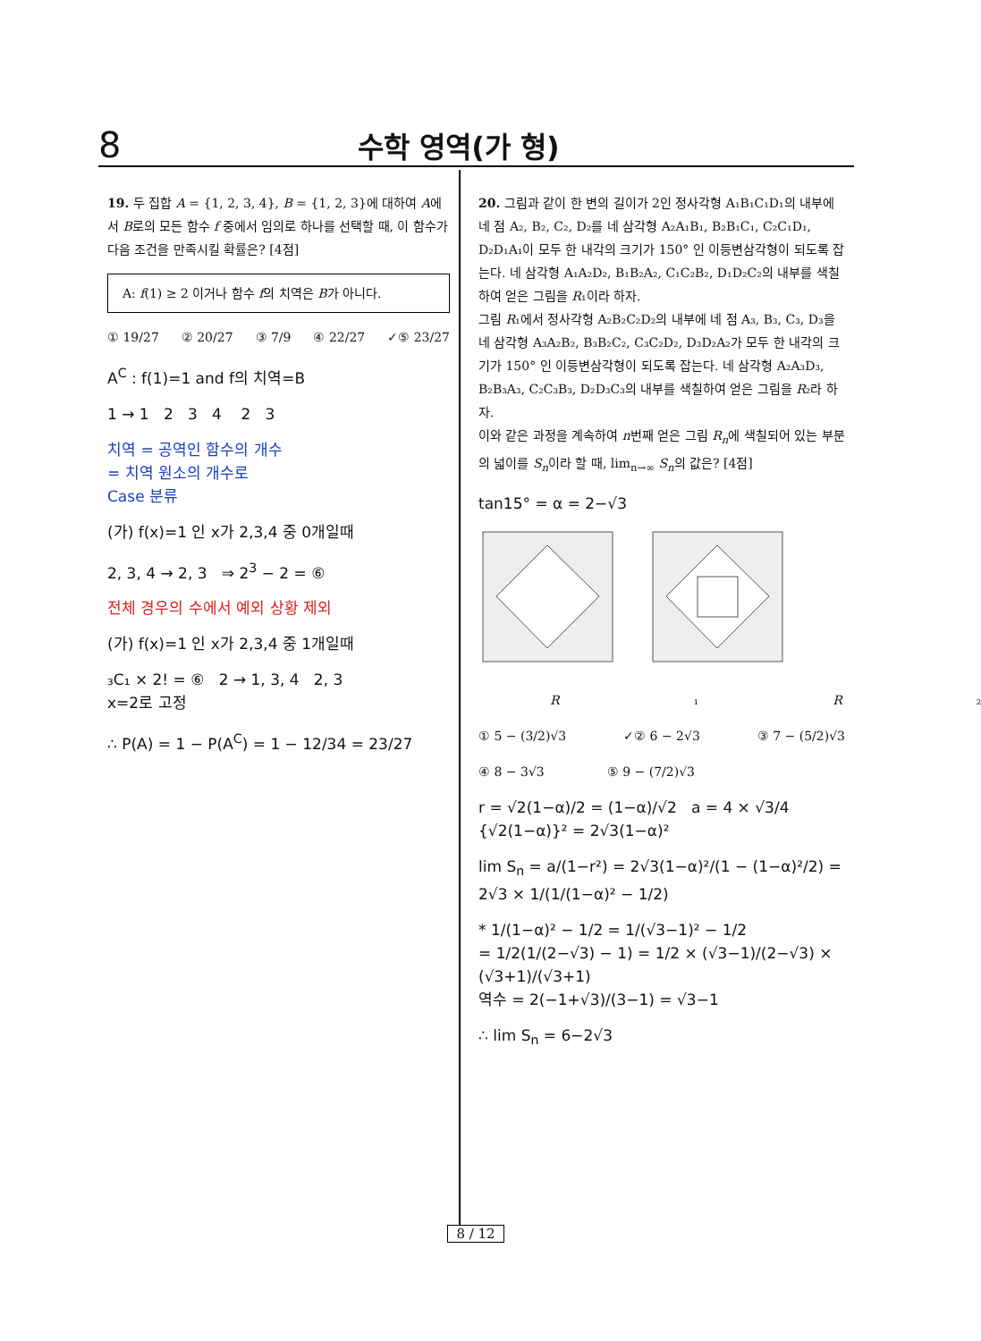8 수학 영역(가 형)
19. 두 집합 A = {1, 2, 3, 4}, B = {1, 2, 3}에 대하여 A에서 B로의 모든 함수 f 중에서 임의로 하나를 선택할 때, 이 함수가 다음 조건을 만족시킬 확률은? [4점]
A: f(1) ≥ 2 이거나 함수 f의 치역은 B가 아니다.
① 19/27 ② 20/27 ③ 7/9 ④ 22/27 ✓⑤ 23/27
A<sup>C</sup> : f(1)=1 and f의 치역=B
1 → 1 2 3 4 2 3
치역 = 공역인 함수의 개수
= 치역 원소의 개수로
Case 분류
(가) f(x)=1 인 x가 2,3,4 중 0개일때
2, 3, 4 → 2, 3 ⇒ 2<sup>3</sup> − 2 = ⑥
전체 경우의 수에서 예외 상황 제외
(가) f(x)=1 인 x가 2,3,4 중 1개일때
₃C₁ × 2! = ⑥ 2 → 1, 3, 4 2, 3
x=2로 고정
∴ P(A) = 1 − P(A<sup>C</sup>) = 1 − 12/34 = 23/27
20. 그림과 같이 한 변의 길이가 2인 정사각형 A₁B₁C₁D₁의 내부에 네 점 A₂, B₂, C₂, D₂를 네 삼각형 A₂A₁B₁, B₂B₁C₁, C₂C₁D₁, D₂D₁A₁이 모두 한 내각의 크기가 150° 인 이등변삼각형이 되도록 잡는다. 네 삼각형 A₁A₂D₂, B₁B₂A₂, C₁C₂B₂, D₁D₂C₂의 내부를 색칠하여 얻은 그림을 R₁이라 하자.
그림 R₁에서 정사각형 A₂B₂C₂D₂의 내부에 네 점 A₃, B₃, C₃, D₃을 네 삼각형 A₃A₂B₂, B₃B₂C₂, C₃C₂D₂, D₃D₂A₂가 모두 한 내각의 크기가 150° 인 이등변삼각형이 되도록 잡는다. 네 삼각형 A₂A₃D₃, B₂B₃A₃, C₂C₃B₃, D₂D₃C₃의 내부를 색칠하여 얻은 그림을 R₂라 하자.
이와 같은 과정을 계속하여 n번째 얻은 그림 R<sub>n</sub>에 색칠되어 있는 부분의 넓이를 S<sub>n</sub>이라 할 때, lim<sub>n→∞</sub> S<sub>n</sub>의 값은? [4점]
tan15° = α = 2−√3
R ₁ R ₂
① 5 − (3/2)√3 ✓② 6 − 2√3 ③ 7 − (5/2)√3
④ 8 − 3√3 ⑤ 9 − (7/2)√3
r = √2(1−α)/2 = (1−α)/√2 a = 4 × √3/4 {√2(1−α)}² = 2√3(1−α)²
lim S<sub>n</sub> = a/(1−r²) = 2√3(1−α)²/(1 − (1−α)²/2) = 2√3 × 1/(1/(1−α)² − 1/2)
* 1/(1−α)² − 1/2 = 1/(√3−1)² − 1/2
= 1/2(1/(2−√3) − 1) = 1/2 × (√3−1)/(2−√3) × (√3+1)/(√3+1)
역수 = 2(−1+√3)/(3−1) = √3−1
∴ lim S<sub>n</sub> = 6−2√3
8 / 12